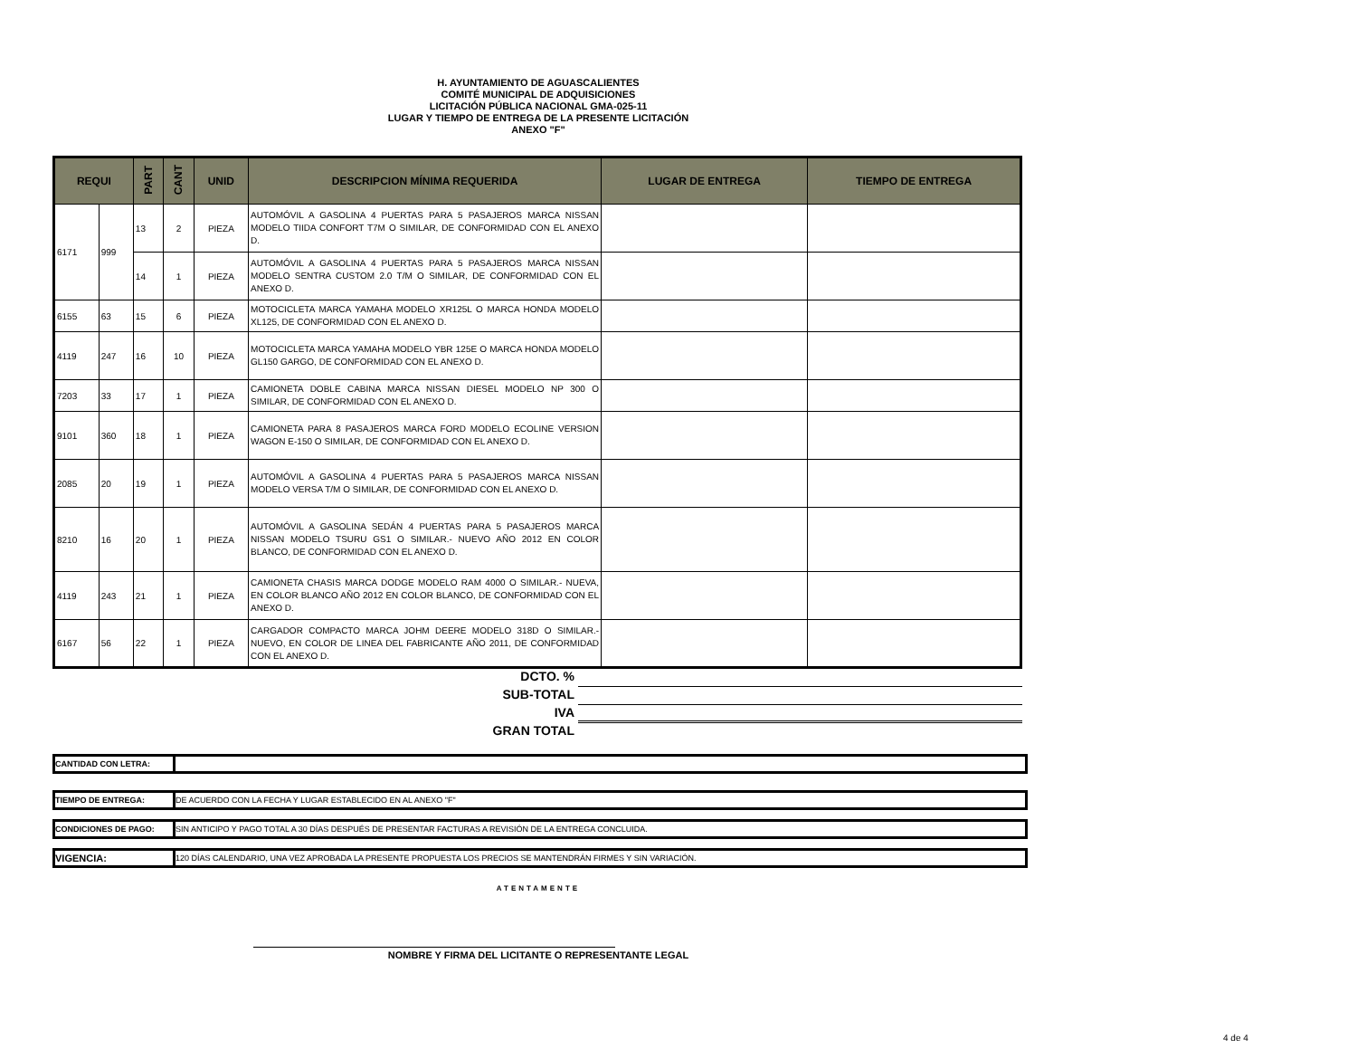H. AYUNTAMIENTO DE AGUASCALIENTES
COMITÉ MUNICIPAL DE ADQUISICIONES
LICITACIÓN PÚBLICA NACIONAL GMA-025-11
LUGAR Y TIEMPO DE ENTREGA DE LA PRESENTE LICITACIÓN
ANEXO "F"
| REQUI | | PART | CANT | UNID | DESCRIPCION MÍNIMA REQUERIDA | LUGAR DE ENTREGA | TIEMPO DE ENTREGA |
| --- | --- | --- | --- | --- | --- | --- | --- |
| 6171 | 999 | 13 | 2 | PIEZA | AUTOMÓVIL A GASOLINA 4 PUERTAS PARA 5 PASAJEROS MARCA NISSAN MODELO TIIDA CONFORT T7M O SIMILAR, DE CONFORMIDAD CON EL ANEXO D. | | |
| | | 14 | 1 | PIEZA | AUTOMÓVIL A GASOLINA 4 PUERTAS PARA 5 PASAJEROS MARCA NISSAN MODELO SENTRA CUSTOM 2.0 T/M O SIMILAR, DE CONFORMIDAD CON EL ANEXO D. | | |
| 6155 | 63 | 15 | 6 | PIEZA | MOTOCICLETA MARCA YAMAHA MODELO XR125L O MARCA HONDA MODELO XL125, DE CONFORMIDAD CON EL ANEXO D. | | |
| 4119 | 247 | 16 | 10 | PIEZA | MOTOCICLETA MARCA YAMAHA MODELO YBR 125E O MARCA HONDA MODELO GL150 GARGO, DE CONFORMIDAD CON EL ANEXO D. | | |
| 7203 | 33 | 17 | 1 | PIEZA | CAMIONETA DOBLE CABINA MARCA NISSAN DIESEL MODELO NP 300 O SIMILAR, DE CONFORMIDAD CON EL ANEXO D. | | |
| 9101 | 360 | 18 | 1 | PIEZA | CAMIONETA PARA 8 PASAJEROS MARCA FORD MODELO ECOLINE VERSION WAGON E-150 O SIMILAR, DE CONFORMIDAD CON EL ANEXO D. | | |
| 2085 | 20 | 19 | 1 | PIEZA | AUTOMÓVIL A GASOLINA 4 PUERTAS PARA 5 PASAJEROS MARCA NISSAN MODELO VERSA T/M O SIMILAR, DE CONFORMIDAD CON EL ANEXO D. | | |
| 8210 | 16 | 20 | 1 | PIEZA | AUTOMÓVIL A GASOLINA SEDÁN 4 PUERTAS PARA 5 PASAJEROS MARCA NISSAN MODELO TSURU GS1 O SIMILAR.- NUEVO AÑO 2012 EN COLOR BLANCO, DE CONFORMIDAD CON EL ANEXO D. | | |
| 4119 | 243 | 21 | 1 | PIEZA | CAMIONETA CHASIS MARCA DODGE MODELO RAM 4000 O SIMILAR.- NUEVA, EN COLOR BLANCO AÑO 2012 EN COLOR BLANCO, DE CONFORMIDAD CON EL ANEXO D. | | |
| 6167 | 56 | 22 | 1 | PIEZA | CARGADOR COMPACTO MARCA JOHM DEERE MODELO 318D O SIMILAR.- NUEVO, EN COLOR DE LINEA DEL FABRICANTE AÑO 2011, DE CONFORMIDAD CON EL ANEXO D. | | |
DCTO. %
SUB-TOTAL
IVA
GRAN TOTAL
CANTIDAD CON LETRA:
TIEMPO DE ENTREGA: DE ACUERDO CON LA FECHA Y LUGAR ESTABLECIDO EN AL ANEXO "F"
CONDICIONES DE PAGO: SIN ANTICIPO Y PAGO TOTAL A 30 DÍAS DESPUÉS DE PRESENTAR FACTURAS A REVISIÓN DE LA ENTREGA CONCLUIDA.
VIGENCIA: 120 DÍAS CALENDARIO, UNA VEZ APROBADA LA PRESENTE PROPUESTA LOS PRECIOS SE MANTENDRÁN FIRMES Y SIN VARIACIÓN.
ATENTAMENTE
NOMBRE Y FIRMA DEL LICITANTE O REPRESENTANTE LEGAL
4 de 4